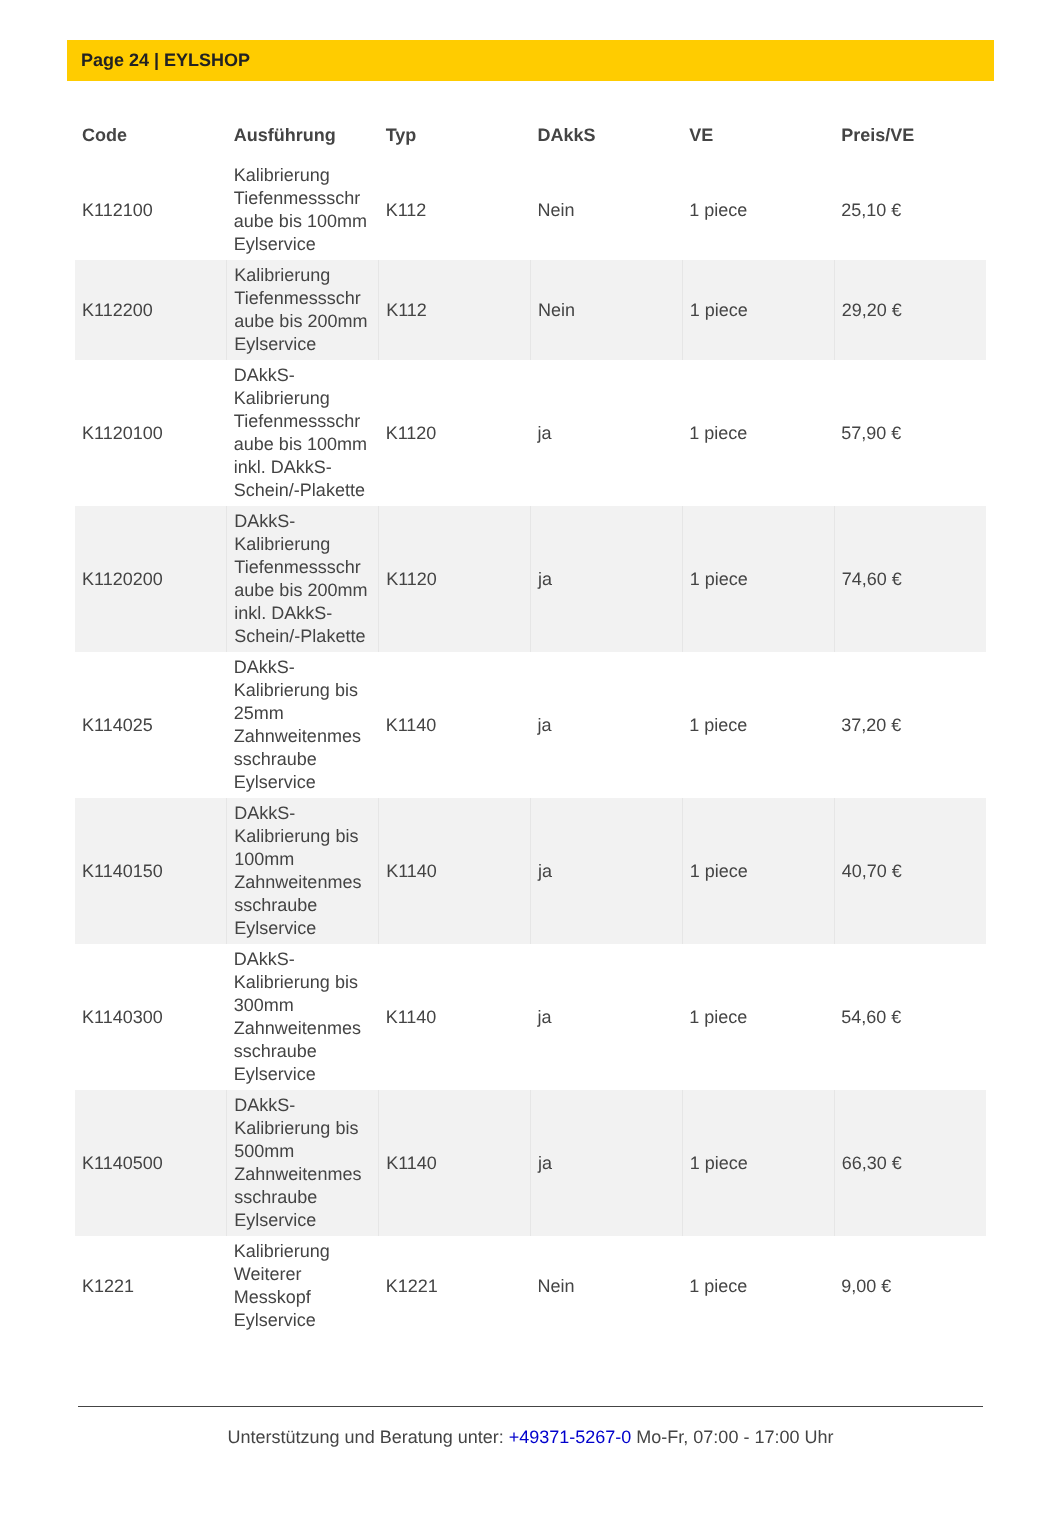Page 24 | EYLSHOP
| Code | Ausführung | Typ | DAkkS | VE | Preis/VE |
| --- | --- | --- | --- | --- | --- |
| K112100 | Kalibrierung Tiefenmessschr aube bis 100mm Eylservice | K112 | Nein | 1 piece | 25,10 € |
| K112200 | Kalibrierung Tiefenmessschr aube bis 200mm Eylservice | K112 | Nein | 1 piece | 29,20 € |
| K1120100 | DAkkS-Kalibrierung Tiefenmessschr aube bis 100mm inkl. DAkkS-Schein/-Plakette | K1120 | ja | 1 piece | 57,90 € |
| K1120200 | DAkkS-Kalibrierung Tiefenmessschr aube bis 200mm inkl. DAkkS-Schein/-Plakette | K1120 | ja | 1 piece | 74,60 € |
| K114025 | DAkkS-Kalibrierung bis 25mm Zahnweitenmes sschraube Eylservice | K1140 | ja | 1 piece | 37,20 € |
| K1140150 | DAkkS-Kalibrierung bis 100mm Zahnweitenmes sschraube Eylservice | K1140 | ja | 1 piece | 40,70 € |
| K1140300 | DAkkS-Kalibrierung bis 300mm Zahnweitenmes sschraube Eylservice | K1140 | ja | 1 piece | 54,60 € |
| K1140500 | DAkkS-Kalibrierung bis 500mm Zahnweitenmes sschraube Eylservice | K1140 | ja | 1 piece | 66,30 € |
| K1221 | Kalibrierung Weiterer Messkopf Eylservice | K1221 | Nein | 1 piece | 9,00 € |
Unterstützung und Beratung unter: +49371-5267-0 Mo-Fr, 07:00 - 17:00 Uhr